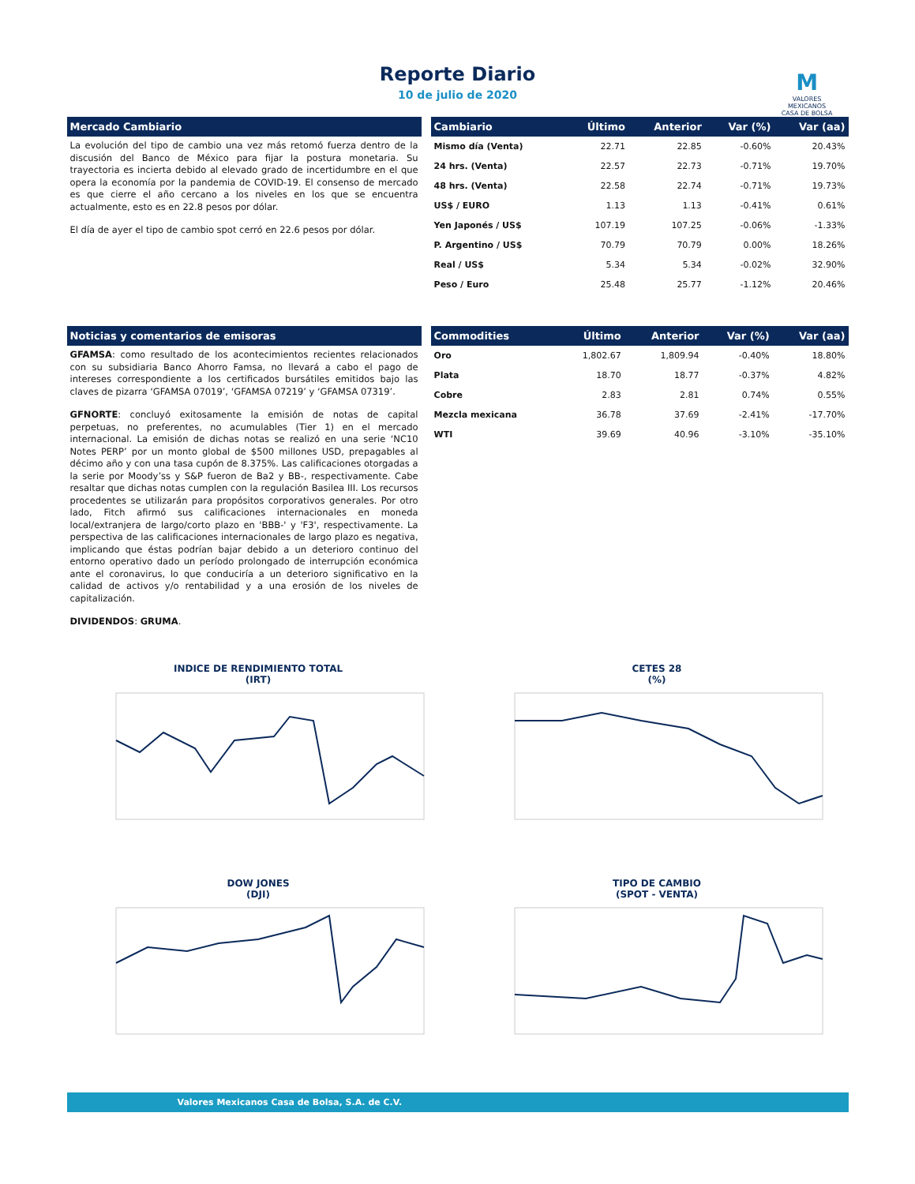Reporte Diario
10 de julio de 2020
M
VALORES
MEXICANOS
CASA DE BOLSA
Mercado Cambiario
La evolución del tipo de cambio una vez más retomó fuerza dentro de la discusión del Banco de México para fijar la postura monetaria. Su trayectoria es incierta debido al elevado grado de incertidumbre en el que opera la economía por la pandemia de COVID-19. El consenso de mercado es que cierre el año cercano a los niveles en los que se encuentra actualmente, esto es en 22.8 pesos por dólar.
El día de ayer el tipo de cambio spot cerró en 22.6 pesos por dólar.
| Cambiario | Último | Anterior | Var (%) | Var (aa) |
| --- | --- | --- | --- | --- |
| Mismo día (Venta) | 22.71 | 22.85 | -0.60% | 20.43% |
| 24 hrs. (Venta) | 22.57 | 22.73 | -0.71% | 19.70% |
| 48 hrs. (Venta) | 22.58 | 22.74 | -0.71% | 19.73% |
| US$ / EURO | 1.13 | 1.13 | -0.41% | 0.61% |
| Yen Japonés / US$ | 107.19 | 107.25 | -0.06% | -1.33% |
| P. Argentino / US$ | 70.79 | 70.79 | 0.00% | 18.26% |
| Real / US$ | 5.34 | 5.34 | -0.02% | 32.90% |
| Peso / Euro | 25.48 | 25.77 | -1.12% | 20.46% |
Noticias y comentarios de emisoras
GFAMSA: como resultado de los acontecimientos recientes relacionados con su subsidiaria Banco Ahorro Famsa, no llevará a cabo el pago de intereses correspondiente a los certificados bursátiles emitidos bajo las claves de pizarra ‘GFAMSA 07019’, ‘GFAMSA 07219’ y ‘GFAMSA 07319’.
GFNORTE: concluyó exitosamente la emisión de notas de capital perpetuas, no preferentes, no acumulables (Tier 1) en el mercado internacional. La emisión de dichas notas se realizó en una serie ‘NC10 Notes PERP’ por un monto global de $500 millones USD, prepagables al décimo año y con una tasa cupón de 8.375%. Las calificaciones otorgadas a la serie por Moody’ss y S&P fueron de Ba2 y BB-, respectivamente. Cabe resaltar que dichas notas cumplen con la regulación Basilea III. Los recursos procedentes se utilizarán para propósitos corporativos generales. Por otro lado, Fitch afirmó sus calificaciones internacionales en moneda local/extranjera de largo/corto plazo en 'BBB-' y 'F3', respectivamente. La perspectiva de las calificaciones internacionales de largo plazo es negativa, implicando que éstas podrían bajar debido a un deterioro continuo del entorno operativo dado un período prolongado de interrupción económica ante el coronavirus, lo que conduciría a un deterioro significativo en la calidad de activos y/o rentabilidad y a una erosión de los niveles de capitalización.
DIVIDENDOS: GRUMA.
| Commodities | Último | Anterior | Var (%) | Var (aa) |
| --- | --- | --- | --- | --- |
| Oro | 1,802.67 | 1,809.94 | -0.40% | 18.80% |
| Plata | 18.70 | 18.77 | -0.37% | 4.82% |
| Cobre | 2.83 | 2.81 | 0.74% | 0.55% |
| Mezcla mexicana | 36.78 | 37.69 | -2.41% | -17.70% |
| WTI | 39.69 | 40.96 | -3.10% | -35.10% |
INDICE DE RENDIMIENTO TOTAL
(IRT)
CETES 28
(%)
DOW JONES
(DJI)
TIPO DE CAMBIO
(SPOT - VENTA)
Valores Mexicanos Casa de Bolsa, S.A. de C.V.